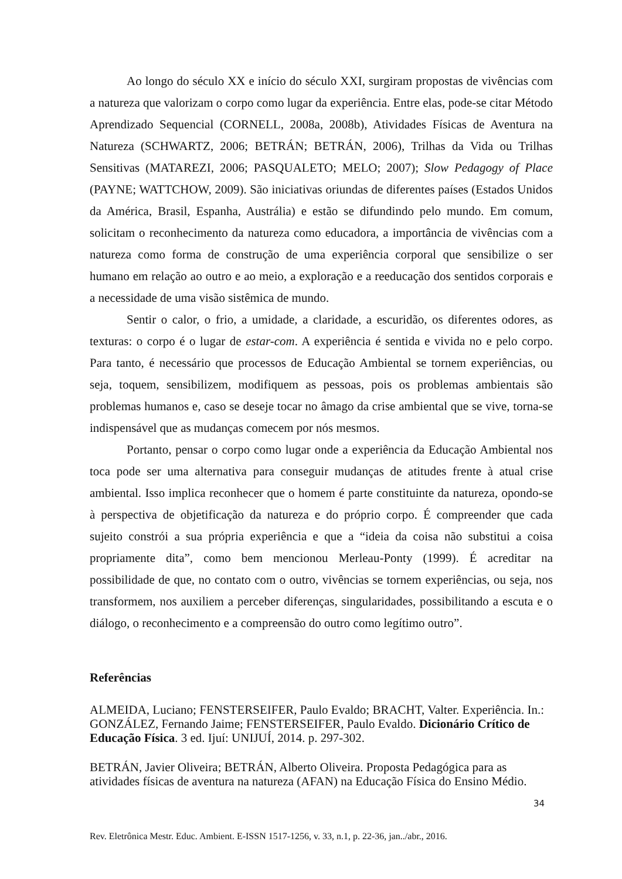Ao longo do século XX e início do século XXI, surgiram propostas de vivências com a natureza que valorizam o corpo como lugar da experiência. Entre elas, pode-se citar Método Aprendizado Sequencial (CORNELL, 2008a, 2008b), Atividades Físicas de Aventura na Natureza (SCHWARTZ, 2006; BETRÁN; BETRÁN, 2006), Trilhas da Vida ou Trilhas Sensitivas (MATAREZI, 2006; PASQUALETO; MELO; 2007); Slow Pedagogy of Place (PAYNE; WATTCHOW, 2009). São iniciativas oriundas de diferentes países (Estados Unidos da América, Brasil, Espanha, Austrália) e estão se difundindo pelo mundo. Em comum, solicitam o reconhecimento da natureza como educadora, a importância de vivências com a natureza como forma de construção de uma experiência corporal que sensibilize o ser humano em relação ao outro e ao meio, a exploração e a reeducação dos sentidos corporais e a necessidade de uma visão sistêmica de mundo.
Sentir o calor, o frio, a umidade, a claridade, a escuridão, os diferentes odores, as texturas: o corpo é o lugar de estar-com. A experiência é sentida e vivida no e pelo corpo. Para tanto, é necessário que processos de Educação Ambiental se tornem experiências, ou seja, toquem, sensibilizem, modifiquem as pessoas, pois os problemas ambientais são problemas humanos e, caso se deseje tocar no âmago da crise ambiental que se vive, torna-se indispensável que as mudanças comecem por nós mesmos.
Portanto, pensar o corpo como lugar onde a experiência da Educação Ambiental nos toca pode ser uma alternativa para conseguir mudanças de atitudes frente à atual crise ambiental. Isso implica reconhecer que o homem é parte constituinte da natureza, opondo-se à perspectiva de objetificação da natureza e do próprio corpo. É compreender que cada sujeito constrói a sua própria experiência e que a “ideia da coisa não substitui a coisa propriamente dita”, como bem mencionou Merleau-Ponty (1999). É acreditar na possibilidade de que, no contato com o outro, vivências se tornem experiências, ou seja, nos transformem, nos auxiliem a perceber diferenças, singularidades, possibilitando a escuta e o diálogo, o reconhecimento e a compreensão do outro como legítimo outro”.
Referências
ALMEIDA, Luciano; FENSTERSEIFER, Paulo Evaldo; BRACHT, Valter. Experiência. In.: GONZÁLEZ, Fernando Jaime; FENSTERSEIFER, Paulo Evaldo. Dicionário Crítico de Educação Física. 3 ed. Ijuí: UNIJUÍ, 2014. p. 297-302.
BETRÁN, Javier Oliveira; BETRÁN, Alberto Oliveira. Proposta Pedagógica para as atividades físicas de aventura na natureza (AFAN) na Educação Física do Ensino Médio.
34
Rev. Eletrônica Mestr. Educ. Ambient. E-ISSN 1517-1256, v. 33, n.1, p. 22-36, jan../abr., 2016.